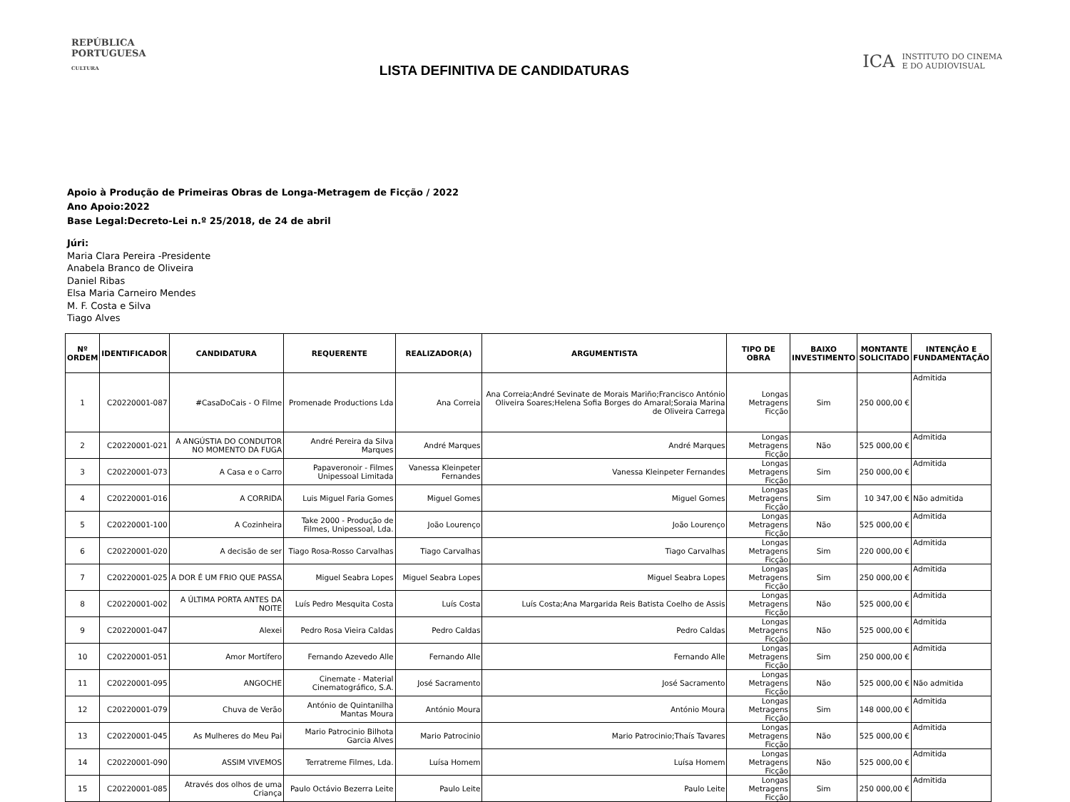REPÚBLICA
PORTUGUESA
CULTURA
LISTA DEFINITIVA DE CANDIDATURAS
ICA INSTITUTO DO CINEMA
E DO AUDIOVISUAL
Apoio à Produção de Primeiras Obras de Longa-Metragem de Ficção / 2022
Ano Apoio:2022
Base Legal:Decreto-Lei n.º 25/2018, de 24 de abril
Júri:
Maria Clara Pereira -Presidente
Anabela Branco de Oliveira
Daniel Ribas
Elsa Maria Carneiro Mendes
M. F. Costa e Silva
Tiago Alves
| Nº ORDEM | IDENTIFICADOR | CANDIDATURA | REQUERENTE | REALIZADOR(A) | ARGUMENTISTA | TIPO DE OBRA | BAIXO INVESTIMENTO | MONTANTE SOLICITADO | INTENÇÃO E FUNDAMENTAÇÃO |
| --- | --- | --- | --- | --- | --- | --- | --- | --- | --- |
| 1 | C20220001-087 | #CasaDoCais - O Filme | Promenade Productions Lda | Ana Correia | Ana Correia;André Sevinate de Morais Mariño;Francisco António Oliveira Soares;Helena Sofia Borges do Amaral;Soraia Marina de Oliveira Carrega | Longas Metragens Ficção | Sim | 250 000,00 € | Admitida |
| 2 | C20220001-021 | A ANGÚSTIA DO CONDUTOR NO MOMENTO DA FUGA | André Pereira da Silva Marques | André Marques | André Marques | Longas Metragens Ficção | Não | 525 000,00 € | Admitida |
| 3 | C20220001-073 | A Casa e o Carro | Papaveronoir - Filmes Unipessoal Limitada | Vanessa Kleinpeter Fernandes | Vanessa Kleinpeter Fernandes | Longas Metragens Ficção | Sim | 250 000,00 € | Admitida |
| 4 | C20220001-016 | A CORRIDA | Luis Miguel Faria Gomes | Miguel Gomes | Miguel Gomes | Longas Metragens Ficção | Sim | 10 347,00 € | Não admitida |
| 5 | C20220001-100 | A Cozinheira | Take 2000 - Produção de Filmes, Unipessoal, Lda. | João Lourenço | João Lourenço | Longas Metragens Ficção | Não | 525 000,00 € | Admitida |
| 6 | C20220001-020 | A decisão de ser | Tiago Rosa-Rosso Carvalhas | Tiago Carvalhas | Tiago Carvalhas | Longas Metragens Ficção | Sim | 220 000,00 € | Admitida |
| 7 | C20220001-025 | A DOR É UM FRIO QUE PASSA | Miguel Seabra Lopes | Miguel Seabra Lopes | Miguel Seabra Lopes | Longas Metragens Ficção | Sim | 250 000,00 € | Admitida |
| 8 | C20220001-002 | A ÚLTIMA PORTA ANTES DA NOITE | Luís Pedro Mesquita Costa | Luís Costa | Luís Costa;Ana Margarida Reis Batista Coelho de Assis | Longas Metragens Ficção | Não | 525 000,00 € | Admitida |
| 9 | C20220001-047 | Alexei | Pedro Rosa Vieira Caldas | Pedro Caldas | Pedro Caldas | Longas Metragens Ficção | Não | 525 000,00 € | Admitida |
| 10 | C20220001-051 | Amor Mortífero | Fernando Azevedo Alle | Fernando Alle | Fernando Alle | Longas Metragens Ficção | Sim | 250 000,00 € | Admitida |
| 11 | C20220001-095 | ANGOCHE | Cinemate - Material Cinematográfico, S.A. | José Sacramento | José Sacramento | Longas Metragens Ficção | Não | 525 000,00 € | Não admitida |
| 12 | C20220001-079 | Chuva de Verão | António de Quintanilha Mantas Moura | António Moura | António Moura | Longas Metragens Ficção | Sim | 148 000,00 € | Admitida |
| 13 | C20220001-045 | As Mulheres do Meu Pai | Mario Patrocinio Bilhota Garcia Alves | Mario Patrocinio | Mario Patrocinio;Thaís Tavares | Longas Metragens Ficção | Não | 525 000,00 € | Admitida |
| 14 | C20220001-090 | ASSIM VIVEMOS | Terratreme Filmes, Lda. | Luísa Homem | Luísa Homem | Longas Metragens Ficção | Não | 525 000,00 € | Admitida |
| 15 | C20220001-085 | Através dos olhos de uma Criança | Paulo Octávio Bezerra Leite | Paulo Leite | Paulo Leite | Longas Metragens Ficção | Sim | 250 000,00 € | Admitida |